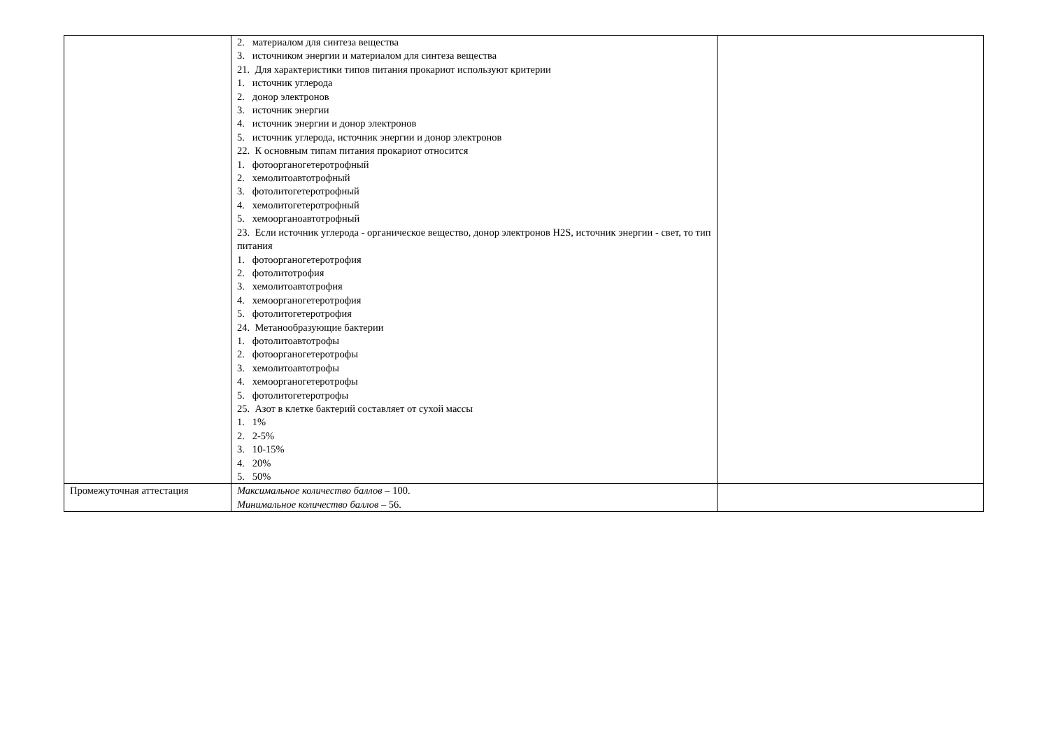| | 2. материалом для синтеза вещества 3. источником энергии и материалом для синтеза вещества 21. Для характеристики типов питания прокариот используют критерии 1. источник углерода 2. донор электронов 3. источник энергии 4. источник энергии и донор электронов 5. источник углерода, источник энергии и донор электронов 22. К основным типам питания прокариот относится 1. фотоорганогетеротрофный 2. хемолитоавтотрофный 3. фотолитогетеротрофный 4. хемолитогетеротрофный 5. хемоорганоавтотрофный 23. Если источник углерода - органическое вещество, донор электронов H2S, источник энергии - свет, то тип питания 1. фотоорганогетеротрофия 2. фотолитотрофия 3. хемолитоавтотрофия 4. хемоорганогетеротрофия 5. фотолитогетеротрофия 24. Метанообразующие бактерии 1. фотолитоавтотрофы 2. фотоорганогетеротрофы 3. хемолитоавтотрофы 4. хемоорганогетеротрофы 5. фотолитогетеротрофы 25. Азот в клетке бактерий составляет от сухой массы 1. 1% 2. 2-5% 3. 10-15% 4. 20% 5. 50% | |
| Промежуточная аттестация | Максимальное количество баллов – 100. Минимальное количество баллов – 56. | |